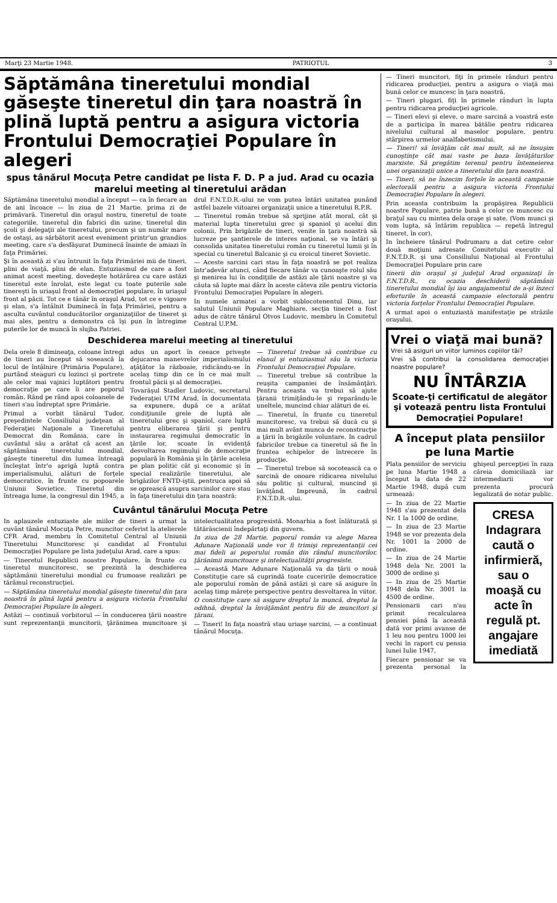Marţi 23 Martie 1948. PATRIOTUL 3
Săptămâna tineretului mondial găseşte tineretul din ţara noastră în plină luptă pentru a asigura victoria Frontului Democraţiei Populare în alegeri
spus tânărul Mocuţa Petre candidat pe lista F. D. P a jud. Arad cu ocazia marelui meeting al tineretului arădan
Săptămâna tineretului mondial a început — ca în fiecare an de ani încoace — în ziua de 21 Martie, prima zi de primăvară. Tineretul din oraşul nostru, tineretul de toate categoriile, tineretul din fabrici din uzine, tineretul din şcoli şi delegaţii ale tineretului, precum şi un număr mare de ostaşi, au sărbătorit acest eveniment printr'un grandios meeting, care s'a desfăşurat Duminecă înainte de amiazi în faţa Primăriei.
Şi în această zi s'au întrunit în faţa Primăriei mii de tineri, plini de viaţă, plini de elan. Entuziasmul de care a fost animat acest meeting, dovedeşte hotărârea cu care astăzi tineretul este înrolat, este legat cu toate puterile sale tinereşti în uriaşul front al democraţiei populare, în uriaşul front al păcii. Tot ce e tânăr în oraşul Arad, tot ce e vigoare şi elan, s'a întâlnit Duminecă în faţa Primăriei, pentru a asculta cuvântul conducătorilor organizaţiilor de tineret şi mai ales, pentru a demonstra că îşi pun în întregime puterile lor de muncă în slujba Patriei.
drul F.N.T.D.R.-ului ne vom putea întări unitatea punând astfel bazele viitoarei organizaţii unice a tineretului R.P.R.
— Tineretul român trebue să sprijine atât moral, cât şi material lupta tineretului grec şi spaniol şi acelui din colonii. Prin brigăzile de tineri, venite în ţara noastră să lucreze pe şantierele de interes naţional, se va întări şi consolida unitatea tineretului român cu tineretul lumii şi în special cu tineretul Balcanic şi cu eroicul tineret Sovietic.
— Aceste sarcini cari stau în faţa noastră se pot realiza într'adevăr atunci, când fiecare tânăr va cunoaşte rolul său şi menirea lui în condiţiile de astăzi ale ţării noastre şi va căuta să lupte mai dârz în aceste câteva zile pentru victoria Frontului Democraţiei Populare în alegeri.
In numele armatei a vorbit sublocotenentul Dinu, iar salutul Uniunii Populare Maghiare, secţia tineret a fost adus de către tânărul Otvos Ludovic, membru în Comitetul Central U.P.M.
Deschiderea marelui meeting al tineretului
Dela orele 8 dimineaţa, coloane întregi de tineri au început să sosească la locul de întâlnire (Primăria Populare), purtând steaguri cu lozinci şi portrete ale celor mai vajnici luptători pentru democraţie pe care îi are poporul român. Rând pe rând apoi coloanele de tineri s'au îndreptat spre Primărie.
Primul a vorbit tânărul Tudor, preşedintele Consiliului judeţean al Federaţiei Naţionale a Tineretului Democrat din România, care în cuvântul său a arătat că acest an săptămâna tineretului mondial, găseşte tineretul din lumea întreagă încleştat într'o aprigă luptă contra imperialismului, alături de forţele democratice, în frunte cu popoarele Uniunii Sovietice. Tineretul din întreaga lume, la congresul din 1945, a adus un aport în ceeace priveşte dejucarea manevrelor imperialismului aţâţător la războaie, ridicându-se în acelaş timp din ce în ce mai mult frontul păcii şi al democraţiei.
Tovarăşul Stadler Ludovic, secretarul Federaţiei UTM Arad, în documentata sa expunere, după ce a arătat condiţiunile grele de luptă ale tineretului grec şi spaniol, care luptă pentru eliberarea ţării şi pentru instaurarea regimului democratic în ţările lor, scoate în evidenţă desvoltarea regimului de democraţie populară în România şi în ţările aceleia pe plan politic cât şi economic şi în special realizările tineretului, ale brigăzilor FNTD-iştii, pentruca apoi să se oprească asupra sarcinilor care stau în faţa tineretului din ţara noastră:
— Tineretul trebue să contribue cu elanul şi entuziasmul său la victoria Frontului Democraţiei Populare.
— Tineretul trebue să contribue la reuşita campaniei de însămânţări. Pentru aceasta va trebui să ajute ţăranii trimiţându-le şi reparându-le uneltele, muncind chiar alături de ei.
— Tineretul, în frunte cu tineretul muncitoresc, va trebui să ducă cu şi mai mult avânt munca de reconstrucţie a ţării în brigăzile voluntare. In cadrul fabricilor trebue ca tineretul să fie în fruntea echipelor de întrecere în producţie.
— Tineretul trebue să socotească ca o sarcină de onoare ridicarea nivelului său politic şi cultural, muncind şi învăţând. Impreună, în cadrul F.N.T.D.R.-ului.
Cuvântul tânărului Mocuţa Petre
In aplauzele entuziaste ale miilor de tineri a urmat la cuvânt tânărul Mocuţa Petre, muncitor ceferist la atelierele CFR Arad, membru în Comitetul Central al Uniunii Tineretului Muncitoresc şi candidat al Frontului Democraţiei Populare pe lista judeţului Arad, care a spus:
— Tineretul Republicii noastre Populare, în frunte cu tineretul muncitoresc, se prezintă la deschiderea săptămânii tineretului mondial cu frumoase realizări pe tărâmul reconstrucţiei.
— Săptămâna tineretului mondial găseşte tineretul din ţara noastră în plină luptă pentru a asigura victoria Frontului Democraţiei Populare în alegeri.
Astăzi — continuă vorbitorul — în conducerea ţării noastre sunt reprezentanţii muncitorii, ţărănimea muncitoare şi intelectualitatea progresistă. Monarhia a fost înlăturată şi tătărăscienii îndepărtaţi din guvern.
In ziua de 28 Martie, poporul român va alege Marea Adunare Naţională unde vor fi trimişi reprezentanţii cei mai fideli ai poporului român din rândul muncitorilor, ţărănimii muncitoare şi intelectualităţii progresiste.
— Această Mare Adunare Naţională va da ţării o nouă Constituţie care să cuprindă toate cuceririle democratice ale poporului român de până astăzi şi care să asigure în acelaş timp mărețe perspective pentru desvoltarea în viitor.
O constituţie care să asigure dreptul la muncă, dreptul la odihnă, dreptul la învăţământ pentru fiii de muncitori şi ţărani.
— Tineri! In faţa noastră stau uriaşe sarcini, — a continuat tânărul Mocuţa.
— Tineri muncitori, fiţi în primele rânduri pentru ridicarea producţiei, pentru a asigura o viaţă mai bună celor ce muncesc în ţara noastră.
— Tineri plugari, fiţi în primele rânduri în lupta pentru ridicarea producţiei agricole.
— Tineri elevi şi eleve, o mare sarcină a voastră este de a participa în marea bătălie pentru ridicarea nivelului cultural al maselor populare, pentru stârpirea urmelor analfabetismului.
— Tineri! să învăţăm cât mai mult, să ne însuşim cunoştinţe cât mai vaste pe baza învăţăturilor marxiste. Să pregătim terenul pentru întemeierea unei organizaţii unice a tineretului din ţara noastră.
— Tineri, să ne înzecim forţele în această campanie electorală pentru a asigura victoria Frontului Democraţiei Populare în alegeri.
Prin aceasta contribuim la propăşirea Republicii noastre Populare, patrie bună a celor ce muncesc cu braţul sau cu mintea dela oraşe şi sate. (Vom munci şi vom lupta, să întărim republica — repetă întregul tineret, în cor).
In încheiere tânărul Podrumaru a dat cetire celor două moţiuni adresate Comitetului executiv al F.N.T.D.R. şi una Consiliului Naţional al Frontului Democraţiei Populare prin care
tinerii din oraşul şi judeţul Arad organizaţi în F.N.T.D.R., cu ocazia deschiderii săptămânii tineretului mondial îşi iau angajamentul de a-şi înzeci eforturile în această campanie electorală pentru victoria forţelor Frontului Democraţiei Populare.
A urmat apoi o entuziastă manifestaţie pe străzile oraşului.
Vrei o viaţă mai bună?
Vrei să asiguri un viitor luminos copiilor tăi?
Vrei să contribui la consolidarea democraţiei noastre populare?
NU ÎNTÂRZIA
Scoate-ţi certificatul de alegător şi votează pentru lista Frontului Democraţiei Populare!
A început plata pensiilor pe luna Martie
Plata pensiilor de serviciu pe luna Martie 1948 a început la data de 22 Martie 1948, după cum urmează:
— In ziua de 22 Martie 1948 s'au prezentat dela Nr. 1 la 1000 de ordine,
— In ziua de 23 Martie 1948 se vor prezenta dela Nr. 1001 la 2000 de ordine.
— In ziua de 24 Martie 1948 dela Nr. 2001 la 3000 de ordine şi
— In ziua de 25 Martie 1948 dela Nr. 3001 la 4500 de ordine.
Pensionarii cari n'au primit recalcularea pensiei până la această dată vor primi avanse de 1 leu nou pentru 1000 lei vechi în raport cu pensia lunei Iulie 1947.
Fiecare pensionar se va prezenta personal la ghişeul percepţiei în raza căreia domiciliază iar intermediarii vor prezenta procură legalizată de notar public.
CRESA Indagrara caută o infirmieră, sau o moaşă cu acte în regulă pt. angajare imediată